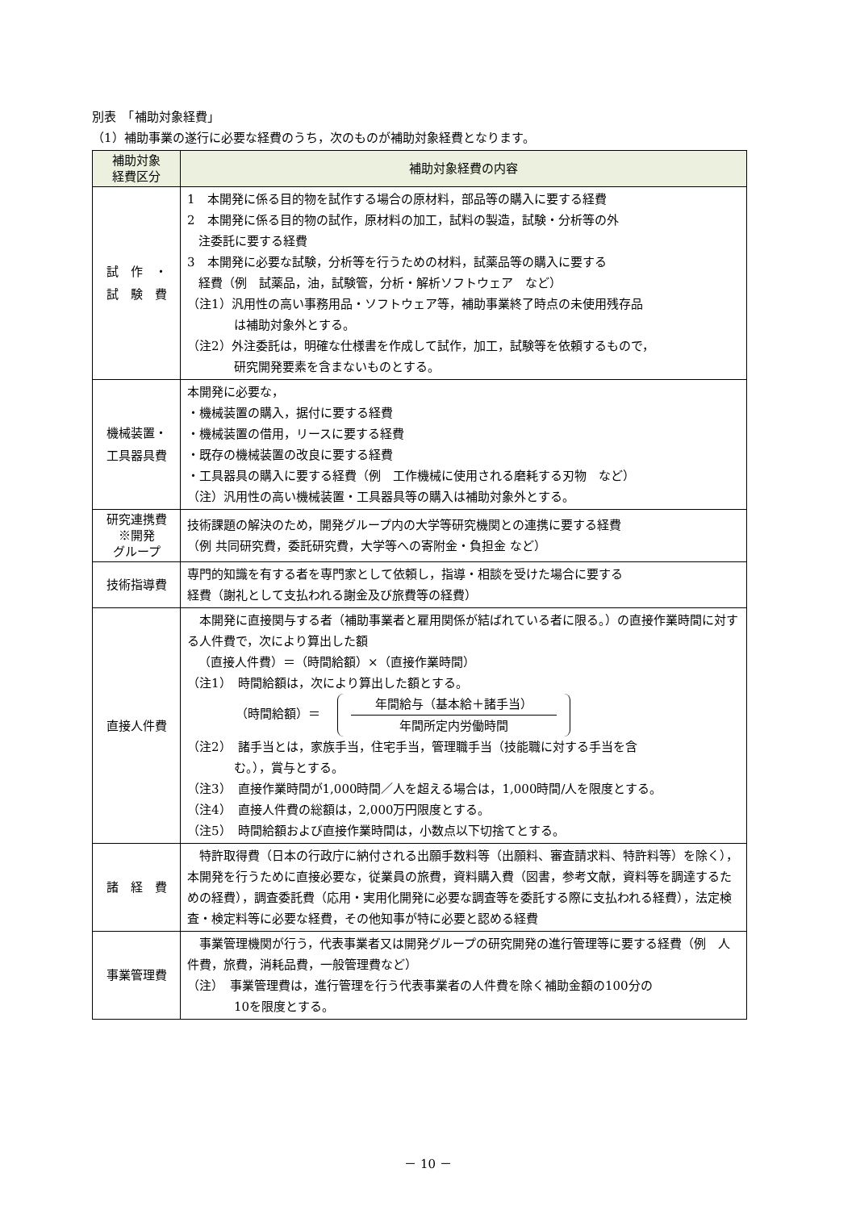別表　「補助対象経費」
（1）補助事業の遂行に必要な経費のうち，次のものが補助対象経費となります。
| 補助対象 経費区分 | 補助対象経費の内容 |
| --- | --- |
| 試 作 ・ 試 験 費 | 1 本開発に係る目的物を試作する場合の原材料，部品等の購入に要する経費 2 本開発に係る目的物の試作，原材料の加工，試料の製造，試験・分析等の外 注委託に要する経費 3 本開発に必要な試験，分析等を行うための材料，試薬品等の購入に要する 経費（例 試薬品，油，試験管，分析・解析ソフトウェア など） （注1）汎用性の高い事務用品・ソフトウェア等，補助事業終了時点の未使用残存品 は補助対象外とする。 （注2）外注委託は，明確な仕様書を作成して試作，加工，試験等を依頼するもので， 研究開発要素を含まないものとする。 |
| 機械装置・ 工具器具費 | 本開発に必要な， ・機械装置の購入，据付に要する経費 ・機械装置の借用，リースに要する経費 ・既存の機械装置の改良に要する経費 ・工具器具の購入に要する経費（例 工作機械に使用される磨耗する刃物 など） （注）汎用性の高い機械装置・工具器具等の購入は補助対象外とする。 |
| 研究連携費 ※開発 グループ | 技術課題の解決のため，開発グループ内の大学等研究機関との連携に要する経費 （例 共同研究費，委託研究費，大学等への寄附金・負担金 など） |
| 技術指導費 | 専門的知識を有する者を専門家として依頼し，指導・相談を受けた場合に要する 経費（謝礼として支払われる謝金及び旅費等の経費） |
| 直接人件費 | 本開発に直接関与する者（補助事業者と雇用関係が結ばれている者に限る。）の直接作業時間に対する人件費で，次により算出した額 （直接人件費）＝（時間給額）×（直接作業時間） （注1） 時間給額は，次により算出した額とする。 （時間給額）＝ 年間給与（基本給＋諸手当） 年間所定内労働時間 （注2） 諸手当とは，家族手当，住宅手当，管理職手当（技能職に対する手当を含 む。），賞与とする。 （注3） 直接作業時間が1,000時間／人を超える場合は，1,000時間/人を限度とする。 （注4） 直接人件費の総額は，2,000万円限度とする。 （注5） 時間給額および直接作業時間は，小数点以下切捨てとする。 |
| 諸 経 費 | 特許取得費（日本の行政庁に納付される出願手数料等（出願料、審査請求料、特許料等）を除く），本開発を行うために直接必要な，従業員の旅費，資料購入費（図書，参考文献，資料等を調達するための経費），調査委託費（応用・実用化開発に必要な調査等を委託する際に支払われる経費），法定検査・検定料等に必要な経費，その他知事が特に必要と認める経費 |
| 事業管理費 | 事業管理機関が行う，代表事業者又は開発グループの研究開発の進行管理等に要する経費（例 人件費，旅費，消耗品費，一般管理費など） （注） 事業管理費は，進行管理を行う代表事業者の人件費を除く補助金額の100分の 10を限度とする。 |
－ 10 －